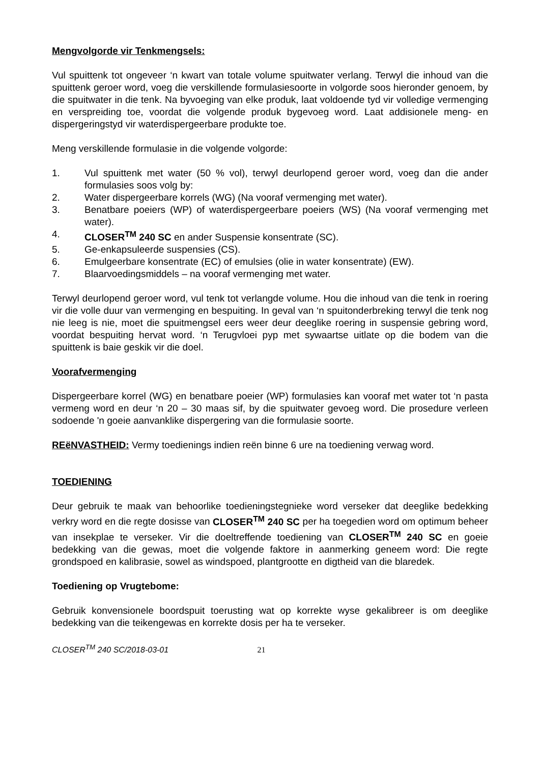Mengvolgorde vir Tenkmengsels:
Vul spuittenk tot ongeveer ‘n kwart van totale volume spuitwater verlang. Terwyl die inhoud van die spuittenk geroer word, voeg die verskillende formulasiesoorte in volgorde soos hieronder genoem, by die spuitwater in die tenk. Na byvoeging van elke produk, laat voldoende tyd vir volledige vermenging en verspreiding toe, voordat die volgende produk bygevoeg word. Laat addisionele meng- en dispergeringstyd vir waterdispergeerbare produkte toe.
Meng verskillende formulasie in die volgende volgorde:
1. Vul spuittenk met water (50 % vol), terwyl deurlopend geroer word, voeg dan die ander formulasies soos volg by:
2. Water dispergeerbare korrels (WG) (Na vooraf vermenging met water).
3. Benatbare poeiers (WP) of waterdispergeerbare poeiers (WS) (Na vooraf vermenging met water).
4. CLOSER<sup>TM</sup> 240 SC en ander Suspensie konsentrate (SC).
5. Ge-enkapsuleerde suspensies (CS).
6. Emulgeerbare konsentrate (EC) of emulsies (olie in water konsentrate) (EW).
7. Blaarvoedingsmiddels – na vooraf vermenging met water.
Terwyl deurlopend geroer word, vul tenk tot verlangde volume. Hou die inhoud van die tenk in roering vir die volle duur van vermenging en bespuiting. In geval van ‘n spuitonderbreking terwyl die tenk nog nie leeg is nie, moet die spuitmengsel eers weer deur deeglike roering in suspensie gebring word, voordat bespuiting hervat word. ‘n Terugvloei pyp met sywaartse uitlate op die bodem van die spuittenk is baie geskik vir die doel.
Voorafvermenging
Dispergeerbare korrel (WG) en benatbare poeier (WP) formulasies kan vooraf met water tot ‘n pasta vermeng word en deur ‘n 20 – 30 maas sif, by die spuitwater gevoeg word. Die prosedure verleen sodoende 'n goeie aanvanklike dispergering van die formulasie soorte.
REëNVASTHEID: Vermy toedienings indien reën binne 6 ure na toediening verwag word.
TOEDIENING
Deur gebruik te maak van behoorlike toedieningstegnieke word verseker dat deeglike bedekking verkry word en die regte dosisse van CLOSER<sup>TM</sup> 240 SC per ha toegedien word om optimum beheer van insekplae te verseker. Vir die doeltreffende toediening van CLOSER<sup>TM</sup> 240 SC en goeie bedekking van die gewas, moet die volgende faktore in aanmerking geneem word: Die regte grondspoed en kalibrasie, sowel as windspoed, plantgrootte en digtheid van die blaredek.
Toediening op Vrugtebome:
Gebruik konvensionele boordspuit toerusting wat op korrekte wyse gekalibreer is om deeglike bedekking van die teikengewas en korrekte dosis per ha te verseker.
CLOSER<sup>TM</sup> 240 SC/2018-03-01 21